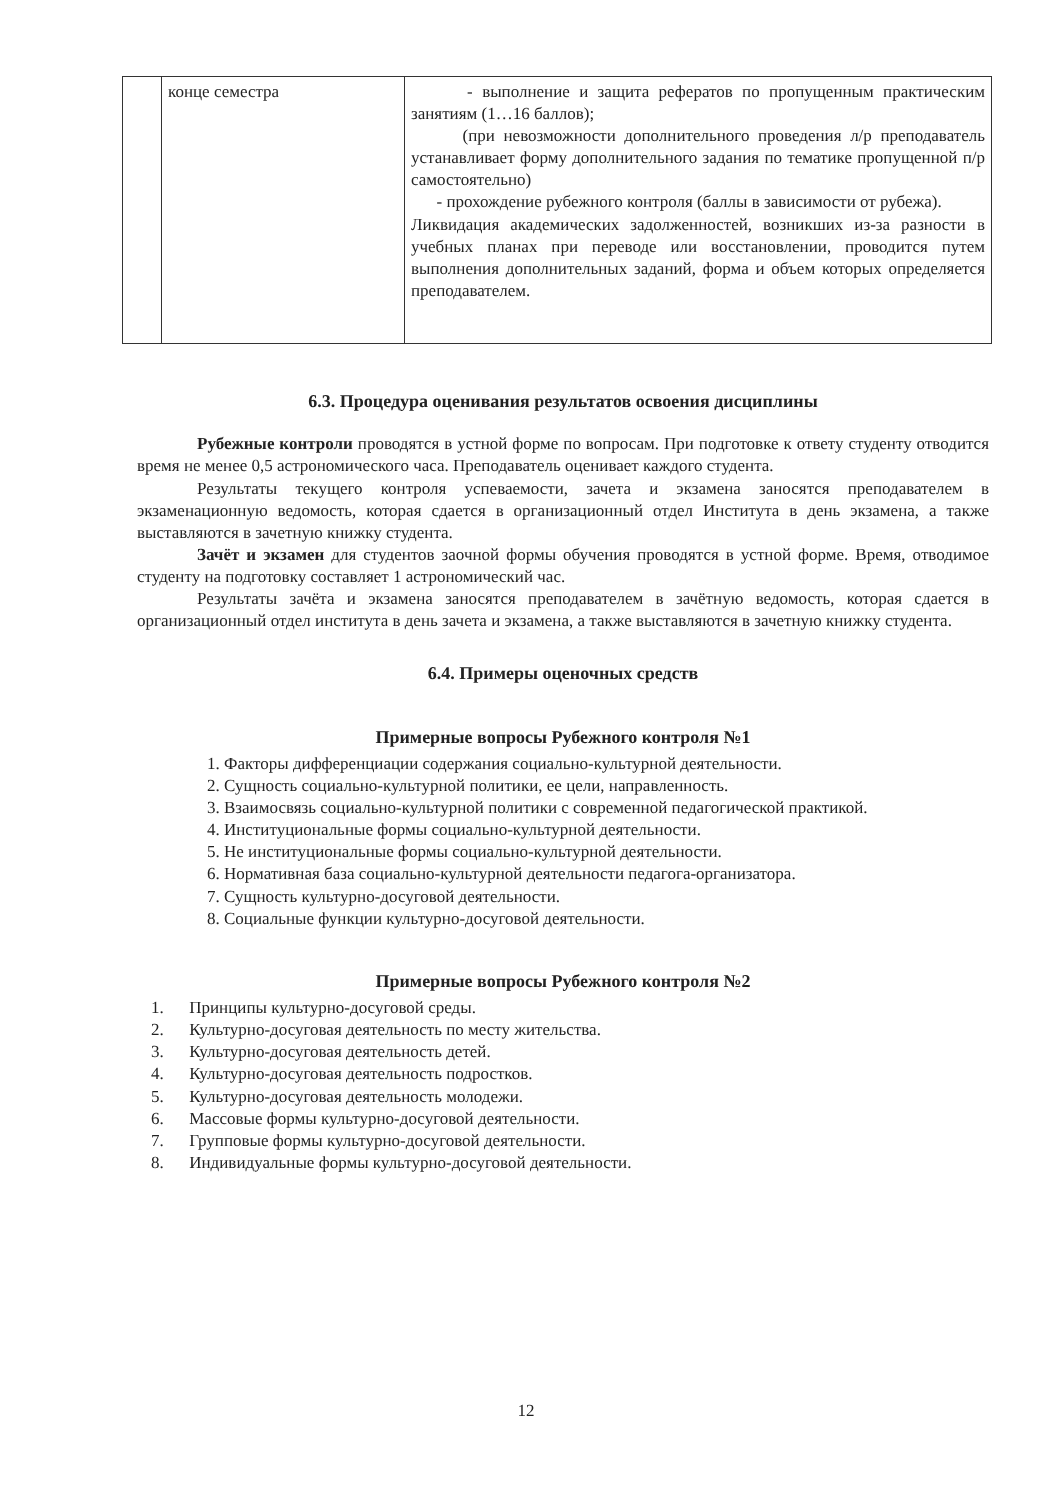| | конце семестра | - выполнение и защита рефератов по пропущенным практическим занятиям (1…16 баллов); (при невозможности дополнительного проведения л/р преподаватель устанавливает форму дополнительного задания по тематике пропущенной п/р самостоятельно) - прохождение рубежного контроля (баллы в зависимости от рубежа). Ликвидация академических задолженностей, возникших из-за разности в учебных планах при переводе или восстановлении, проводится путем выполнения дополнительных заданий, форма и объем которых определяется преподавателем. |
6.3. Процедура оценивания результатов освоения дисциплины
Рубежные контроли проводятся в устной форме по вопросам. При подготовке к ответу студенту отводится время не менее 0,5 астрономического часа. Преподаватель оценивает каждого студента.
Результаты текущего контроля успеваемости, зачета и экзамена заносятся преподавателем в экзаменационную ведомость, которая сдается в организационный отдел Института в день экзамена, а также выставляются в зачетную книжку студента.
Зачёт и экзамен для студентов заочной формы обучения проводятся в устной форме. Время, отводимое студенту на подготовку составляет 1 астрономический час.
Результаты зачёта и экзамена заносятся преподавателем в зачётную ведомость, которая сдается в организационный отдел института в день зачета и экзамена, а также выставляются в зачетную книжку студента.
6.4. Примеры оценочных средств
Примерные вопросы Рубежного контроля №1
1. Факторы дифференциации содержания социально-культурной деятельности.
2. Сущность социально-культурной политики, ее цели, направленность.
3. Взаимосвязь социально-культурной политики с современной педагогической практикой.
4. Институциональные формы социально-культурной деятельности.
5. Не институциональные формы социально-культурной деятельности.
6. Нормативная база социально-культурной деятельности педагога-организатора.
7. Сущность культурно-досуговой деятельности.
8. Социальные функции культурно-досуговой деятельности.
Примерные вопросы Рубежного контроля №2
1. Принципы культурно-досуговой среды.
2. Культурно-досуговая деятельность по месту жительства.
3. Культурно-досуговая деятельность детей.
4. Культурно-досуговая деятельность подростков.
5. Культурно-досуговая деятельность молодежи.
6. Массовые формы культурно-досуговой деятельности.
7. Групповые формы культурно-досуговой деятельности.
8. Индивидуальные формы культурно-досуговой деятельности.
12